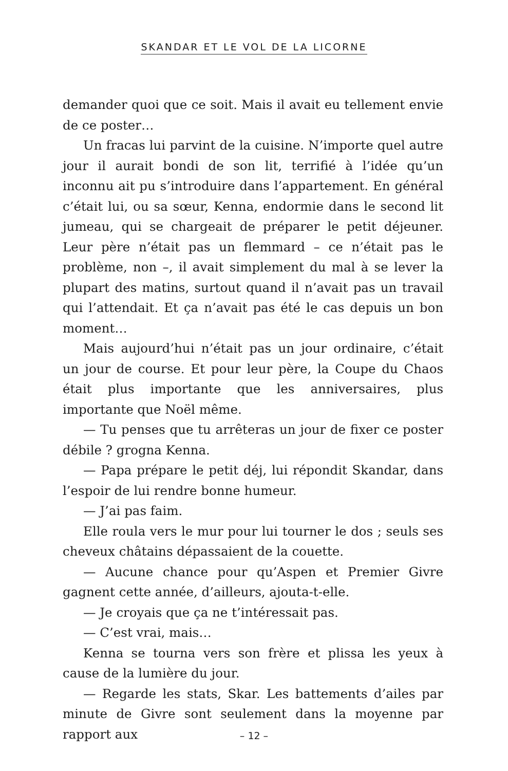SKANDAR ET LE VOL DE LA LICORNE
demander quoi que ce soit. Mais il avait eu tellement envie de ce poster…
Un fracas lui parvint de la cuisine. N’importe quel autre jour il aurait bondi de son lit, terrifié à l’idée qu’un inconnu ait pu s’introduire dans l’appartement. En général c’était lui, ou sa sœur, Kenna, endormie dans le second lit jumeau, qui se chargeait de préparer le petit déjeuner. Leur père n’était pas un flemmard – ce n’était pas le problème, non –, il avait simplement du mal à se lever la plupart des matins, surtout quand il n’avait pas un travail qui l’attendait. Et ça n’avait pas été le cas depuis un bon moment…
Mais aujourd’hui n’était pas un jour ordinaire, c’était un jour de course. Et pour leur père, la Coupe du Chaos était plus importante que les anniversaires, plus importante que Noël même.
— Tu penses que tu arrêteras un jour de fixer ce poster débile ? grogna Kenna.
— Papa prépare le petit déj, lui répondit Skandar, dans l’espoir de lui rendre bonne humeur.
— J’ai pas faim.
Elle roula vers le mur pour lui tourner le dos ; seuls ses cheveux châtains dépassaient de la couette.
— Aucune chance pour qu’Aspen et Premier Givre gagnent cette année, d’ailleurs, ajouta-t-elle.
— Je croyais que ça ne t’intéressait pas.
— C’est vrai, mais…
Kenna se tourna vers son frère et plissa les yeux à cause de la lumière du jour.
— Regarde les stats, Skar. Les battements d’ailes par minute de Givre sont seulement dans la moyenne par rapport aux
– 12 –